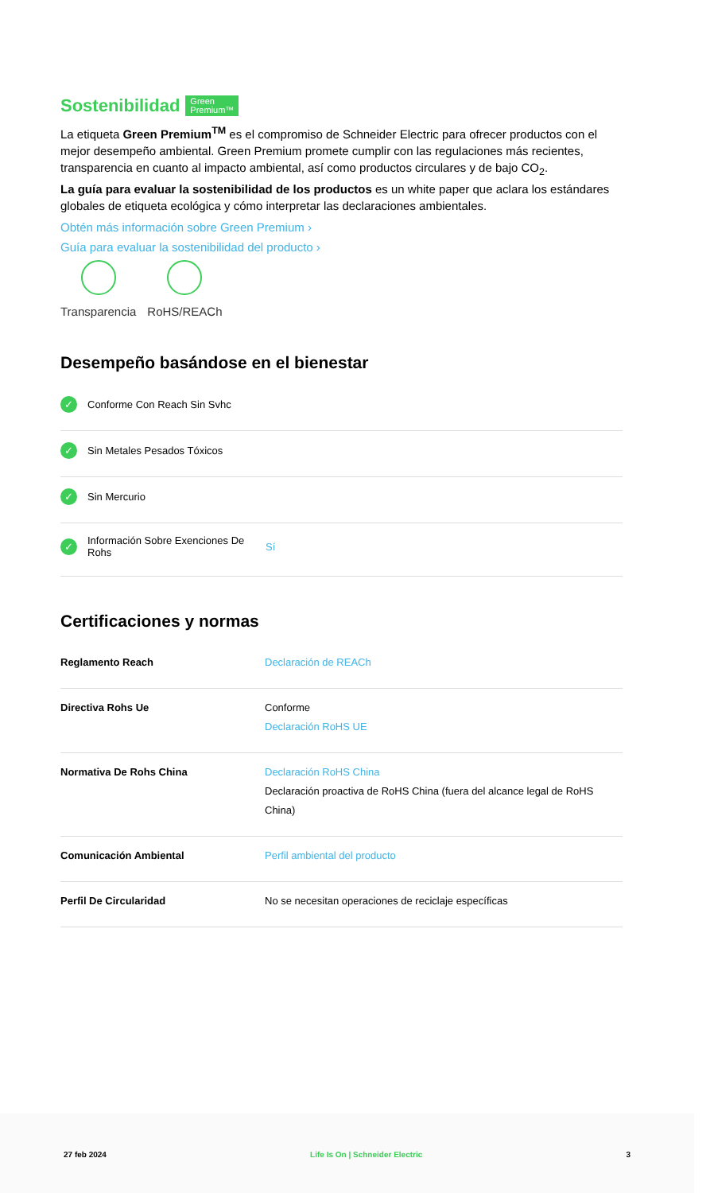Sostenibilidad Green
Premium™
La etiqueta Green Premium<sup>TM</sup> es el compromiso de Schneider Electric para ofrecer productos con el mejor desempeño ambiental. Green Premium promete cumplir con las regulaciones más recientes, transparencia en cuanto al impacto ambiental, así como productos circulares y de bajo CO<sub>2</sub>.
La guía para evaluar la sostenibilidad de los productos es un white paper que aclara los estándares globales de etiqueta ecológica y cómo interpretar las declaraciones ambientales.
Obtén más información sobre Green Premium ›
Guía para evaluar la sostenibilidad del producto ›
Transparencia RoHS/REACh
Desempeño basándose en el bienestar
✓ Conforme Con Reach Sin Svhc
✓ Sin Metales Pesados Tóxicos
✓ Sin Mercurio
✓ Información Sobre Exenciones De Rohs Sí
Certificaciones y normas
| Reglamento Reach | Declaración de REACh |
| Directiva Rohs Ue | Conforme Declaración RoHS UE |
| Normativa De Rohs China | Declaración RoHS China Declaración proactiva de RoHS China (fuera del alcance legal de RoHS China) |
| Comunicación Ambiental | Perfil ambiental del producto |
| Perfil De Circularidad | No se necesitan operaciones de reciclaje específicas |
27 feb 2024 Life Is On | Schneider Electric 3